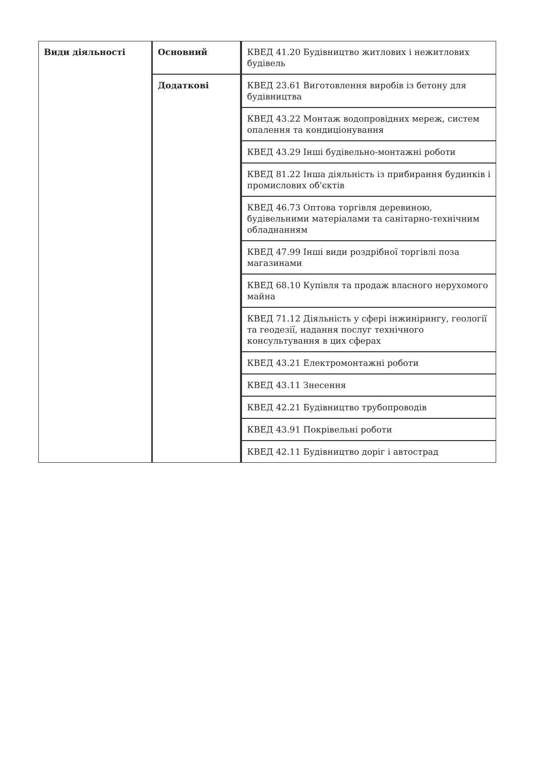| Види діяльності | Основний | КВЕД 41.20 Будівництво житлових і нежитлових будівель |
| | Додаткові | КВЕД 23.61 Виготовлення виробів із бетону для будівництва |
| | | КВЕД 43.22 Монтаж водопровідних мереж, систем опалення та кондиціонування |
| | | КВЕД 43.29 Інші будівельно-монтажні роботи |
| | | КВЕД 81.22 Інша діяльність із прибирання будинків і промислових об'єктів |
| | | КВЕД 46.73 Оптова торгівля деревиною, будівельними матеріалами та санітарно-технічним обладнанням |
| | | КВЕД 47.99 Інші види роздрібної торгівлі поза магазинами |
| | | КВЕД 68.10 Купівля та продаж власного нерухомого майна |
| | | КВЕД 71.12 Діяльність у сфері інжинірингу, геології та геодезії, надання послуг технічного консультування в цих сферах |
| | | КВЕД 43.21 Електромонтажні роботи |
| | | КВЕД 43.11 Знесення |
| | | КВЕД 42.21 Будівництво трубопроводів |
| | | КВЕД 43.91 Покрівельні роботи |
| | | КВЕД 42.11 Будівництво доріг і автострад |